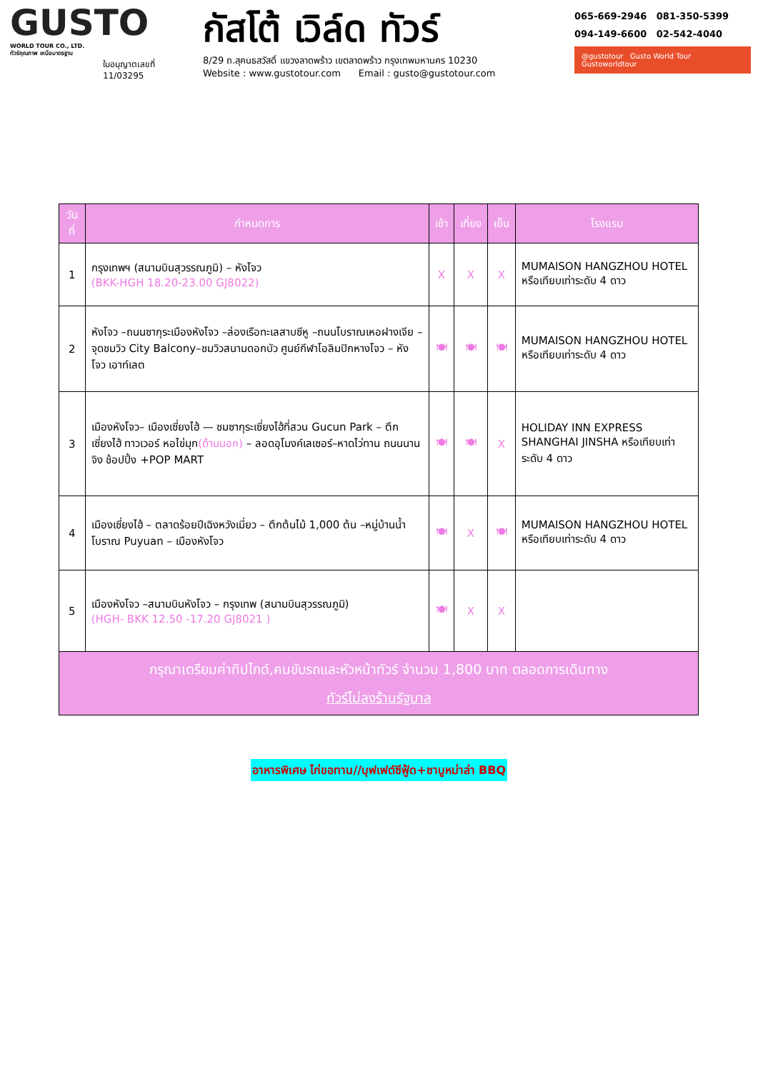GUSTO
WORLD TOUR CO., LTD.
ทัวร์คุณภาพ เหนือมาตรฐาน
ใบอนุญาตเลขที่
11/03295
กัสโต้ เวิล์ด ทัวร์
8/29 ถ.สุคนธสวัสดิ์ แขวงลาดพร้าว เขตลาดพร้าว กรุงเทพมหานคร 10230
Website : www.gustotour.com Email : gusto@gustotour.com
065-669-2946 081-350-5399
094-149-6600 02-542-4040
@gustotour Gusto World Tour Gustoworldtour
| วันที่ | กำหนดการ | เช้า | เที่ยง | เย็น | โรงแรม |
| --- | --- | --- | --- | --- | --- |
| 1 | กรุงเทพฯ (สนามบินสุวรรณภูมิ) – หังโจว (BKK-HGH 18.20-23.00 GJ8022) | X | X | X | MUMAISON HANGZHOU HOTEL หรือเทียบเท่าระดับ 4 ดาว |
| 2 | หังโจว –ถนนซากุระเมืองหังโจว –ล่องเรือทะเลสาบซีหู –ถนนโบราณเหอฝางเจีย –จุดชมวิว City Balcony–ชมวิวสนามดอกบัว ศูนย์กีฬาโอลิมปิกหางโจว – หังโจว เอาท์เลต | 🍽 | 🍽 | 🍽 | MUMAISON HANGZHOU HOTEL หรือเทียบเท่าระดับ 4 ดาว |
| 3 | เมืองหังโจว– เมืองเซี่ยงไฮ้ — ชมซากุระเซี่ยงไฮ้ที่สวน Gucun Park – ตึกเซี่ยงไฮ้ ทาวเวอร์ หอไข่มุก (ด้านนอก) – ลอดอุโมงค์เลเซอร์–หาดไว่ทาน ถนนนานจิง ช้อปปิ้ง +POP MART | 🍽 | 🍽 | X | HOLIDAY INN EXPRESS SHANGHAI JINSHA หรือเทียบเท่าระดับ 4 ดาว |
| 4 | เมืองเซี่ยงไฮ้ – ตลาดร้อยปีเฉิงหวังเมี่ยว – ตึกต้นไม้ 1,000 ต้น –หมู่บ้านน้ำโบราณ Puyuan – เมืองหังโจว | 🍽 | X | 🍽 | MUMAISON HANGZHOU HOTEL หรือเทียบเท่าระดับ 4 ดาว |
| 5 | เมืองหังโจว –สนามบินหังโจว – กรุงเทพ (สนามบินสุวรรณภูมิ) (HGH- BKK 12.50 -17.20 GJ8021 ) | 🍽 | X | X | |
| กรุณาเตรียมค่าทิปไกด์,คนขับรถและหัวหน้าทัวร์ จำนวน 1,800 บาท ตลอดการเดินทาง ทัวร์ไม่ลงร้านรัฐบาล | | | | | |
อาหารพิเศษ ไก่ขอทาน//บุฟเฟต์ซีฟู้ด+ชาบูหม่าล่า BBQ